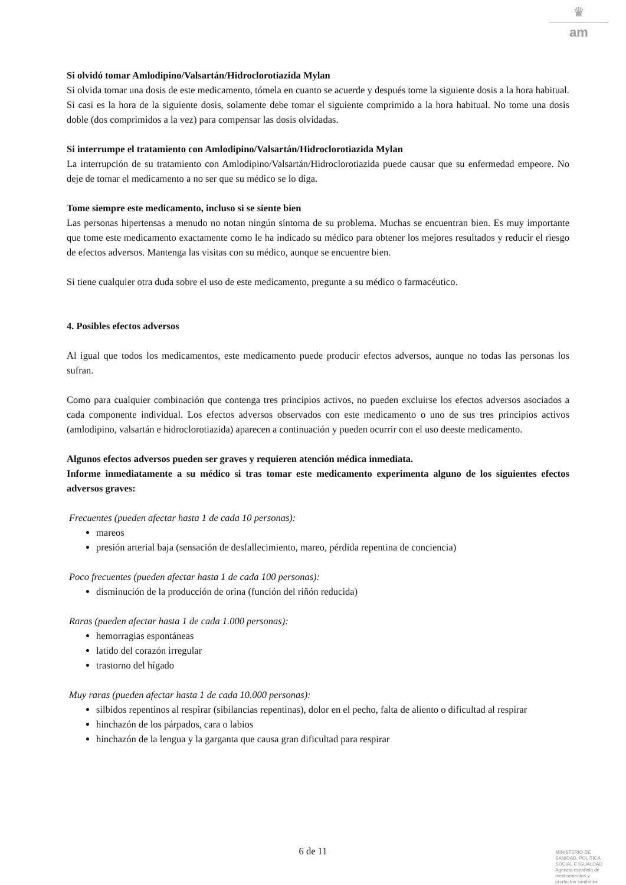♛
am
Si olvidó tomar Amlodipino/Valsartán/Hidroclorotiazida Mylan
Si olvida tomar una dosis de este medicamento, tómela en cuanto se acuerde y después tome la siguiente dosis a la hora habitual. Si casi es la hora de la siguiente dosis, solamente debe tomar el siguiente comprimido a la hora habitual. No tome una dosis doble (dos comprimidos a la vez) para compensar las dosis olvidadas.
Si interrumpe el tratamiento con Amlodipino/Valsartán/Hidroclorotiazida Mylan
La interrupción de su tratamiento con Amlodipino/Valsartán/Hidroclorotiazida puede causar que su enfermedad empeore. No deje de tomar el medicamento a no ser que su médico se lo diga.
Tome siempre este medicamento, incluso si se siente bien
Las personas hipertensas a menudo no notan ningún síntoma de su problema. Muchas se encuentran bien. Es muy importante que tome este medicamento exactamente como le ha indicado su médico para obtener los mejores resultados y reducir el riesgo de efectos adversos. Mantenga las visitas con su médico, aunque se encuentre bien.
Si tiene cualquier otra duda sobre el uso de este medicamento, pregunte a su médico o farmacéutico.
4. Posibles efectos adversos
Al igual que todos los medicamentos, este medicamento puede producir efectos adversos, aunque no todas las personas los sufran.
Como para cualquier combinación que contenga tres principios activos, no pueden excluirse los efectos adversos asociados a cada componente individual. Los efectos adversos observados con este medicamento o uno de sus tres principios activos (amlodipino, valsartán e hidroclorotiazida) aparecen a continuación y pueden ocurrir con el uso deeste medicamento.
Algunos efectos adversos pueden ser graves y requieren atención médica inmediata.
Informe inmediatamente a su médico si tras tomar este medicamento experimenta alguno de los siguientes efectos adversos graves:
Frecuentes (pueden afectar hasta 1 de cada 10 personas):
mareos
presión arterial baja (sensación de desfallecimiento, mareo, pérdida repentina de conciencia)
Poco frecuentes (pueden afectar hasta 1 de cada 100 personas):
disminución de la producción de orina (función del riñón reducida)
Raras (pueden afectar hasta 1 de cada 1.000 personas):
hemorragias espontáneas
latido del corazón irregular
trastorno del hígado
Muy raras (pueden afectar hasta 1 de cada 10.000 personas):
silbidos repentinos al respirar (sibilancias repentinas), dolor en el pecho, falta de aliento o dificultad al respirar
hinchazón de los párpados, cara o labios
hinchazón de la lengua y la garganta que causa gran dificultad para respirar
6 de 11
MINISTERIO DE
SANIDAD, POLITICA
SOCIAL E IGUALDAD
Agencia española de
medicamentos y
productos sanitarios